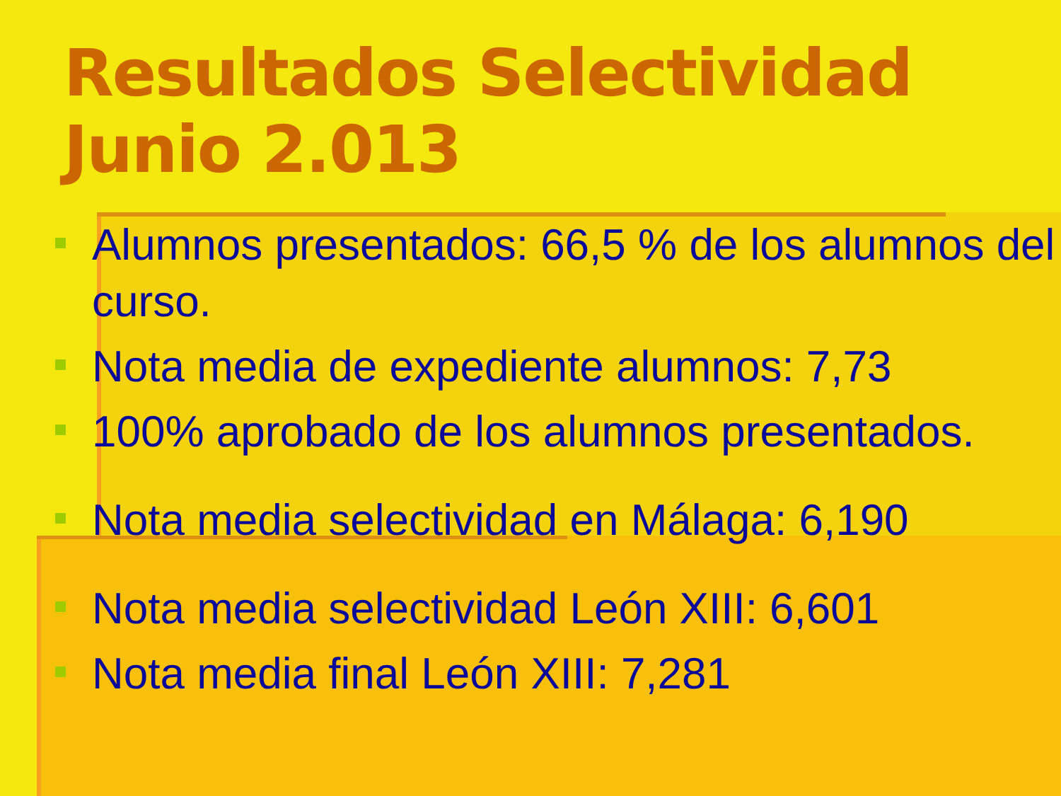Resultados Selectividad Junio 2.013
Alumnos presentados: 66,5 % de los alumnos del curso.
Nota media de expediente alumnos: 7,73
100% aprobado de los alumnos presentados.
Nota media selectividad en Málaga: 6,190
Nota media selectividad León XIII: 6,601
Nota media final León XIII: 7,281